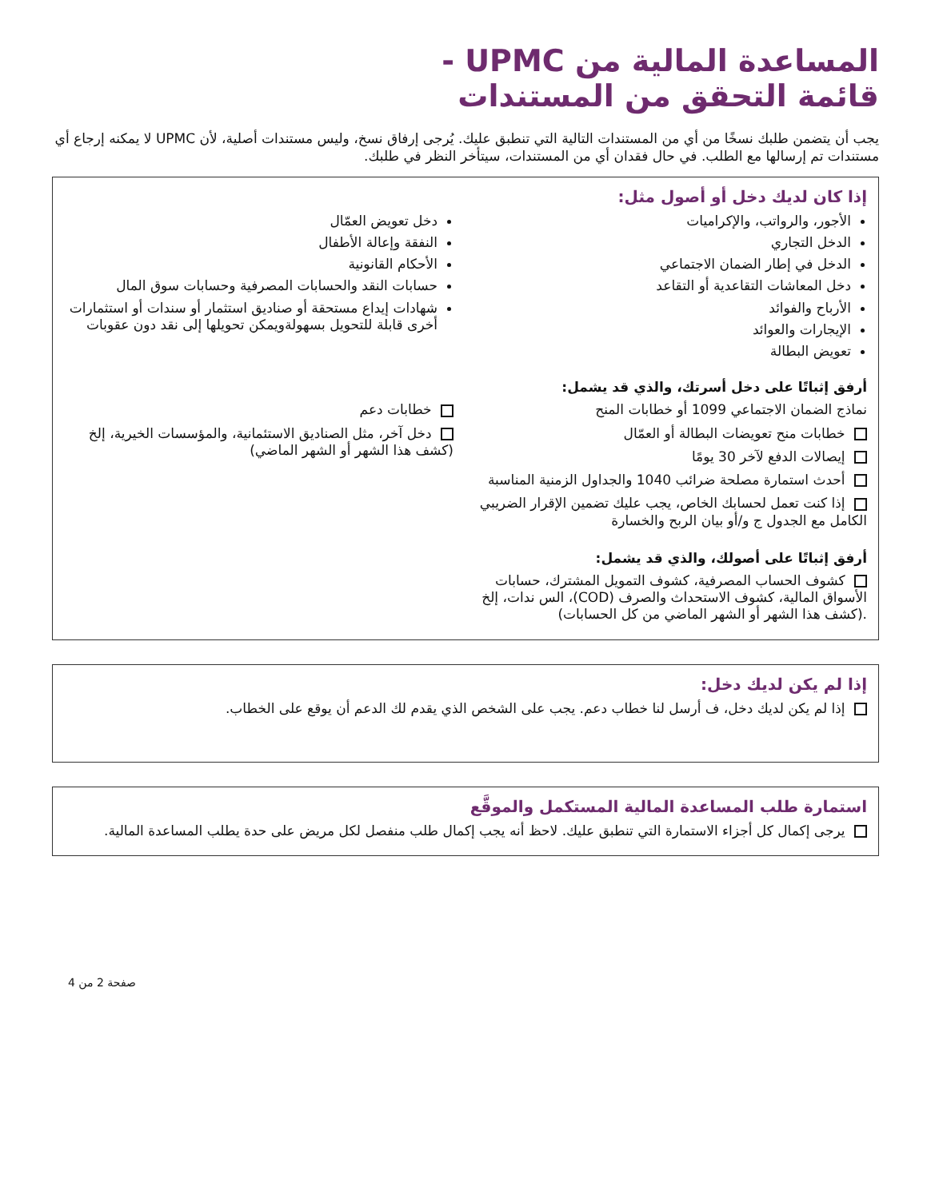المساعدة المالية من UPMC -
قائمة التحقق من المستندات
يجب أن يتضمن طلبك نسخًا من أي من المستندات التالية التي تنطبق عليك. يُرجى إرفاق نسخ، وليس مستندات أصلية، لأن UPMC لا يمكنه إرجاع أي مستندات تم إرسالها مع الطلب. في حال فقدان أي من المستندات، سيتأخر النظر في طلبك.
إذا كان لديك دخل أو أصول مثل:
الأجور، والرواتب، والإكراميات
الدخل التجاري
الدخل في إطار الضمان الاجتماعي
دخل المعاشات التقاعدية أو التقاعد
الأرباح والفوائد
الإيجارات والعوائد
تعويض البطالة
دخل تعويض العمّال
النفقة وإعالة الأطفال
الأحكام القانونية
حسابات النقد والحسابات المصرفية وحسابات سوق المال
شهادات إيداع مستحقة أو صناديق استثمار أو سندات أو استثمارات أخرى قابلة للتحويل بسهولةويمكن تحويلها إلى نقد دون عقوبات
أرفق إثباتًا على دخل أسرتك، والذي قد يشمل:
نماذج الضمان الاجتماعي 1099 أو خطابات المنح
خطابات منح تعويضات البطالة أو العمّال
إيصالات الدفع لآخر 30 يومًا
أحدث استمارة مصلحة ضرائب 1040 والجداول الزمنية المناسبة
إذا كنت تعمل لحسابك الخاص، يجب عليك تضمين الإقرار الضريبي الكامل مع الجدول ج و/أو بيان الربح والخسارة
خطابات دعم
دخل آخر، مثل الصناديق الاستئمانية، والمؤسسات الخيرية، إلخ (كشف هذا الشهر أو الشهر الماضي)
أرفق إثباتًا على أصولك، والذي قد يشمل:
كشوف الحساب المصرفية، كشوف التمويل المشترك، حسابات الأسواق المالية، كشوف الاستحداث والصرف (COD)، الس ندات، إلخ .(كشف هذا الشهر أو الشهر الماضي من كل الحسابات)
إذا لم يكن لديك دخل:
إذا لم يكن لديك دخل، ف أرسل لنا خطاب دعم. يجب على الشخص الذي يقدم لك الدعم أن يوقع على الخطاب.
استمارة طلب المساعدة المالية المستكمل والموقَّع
يرجى إكمال كل أجزاء الاستمارة التي تنطبق عليك. لاحظ أنه يجب إكمال طلب منفصل لكل مريض على حدة يطلب المساعدة المالية.
صفحة 2 من 4